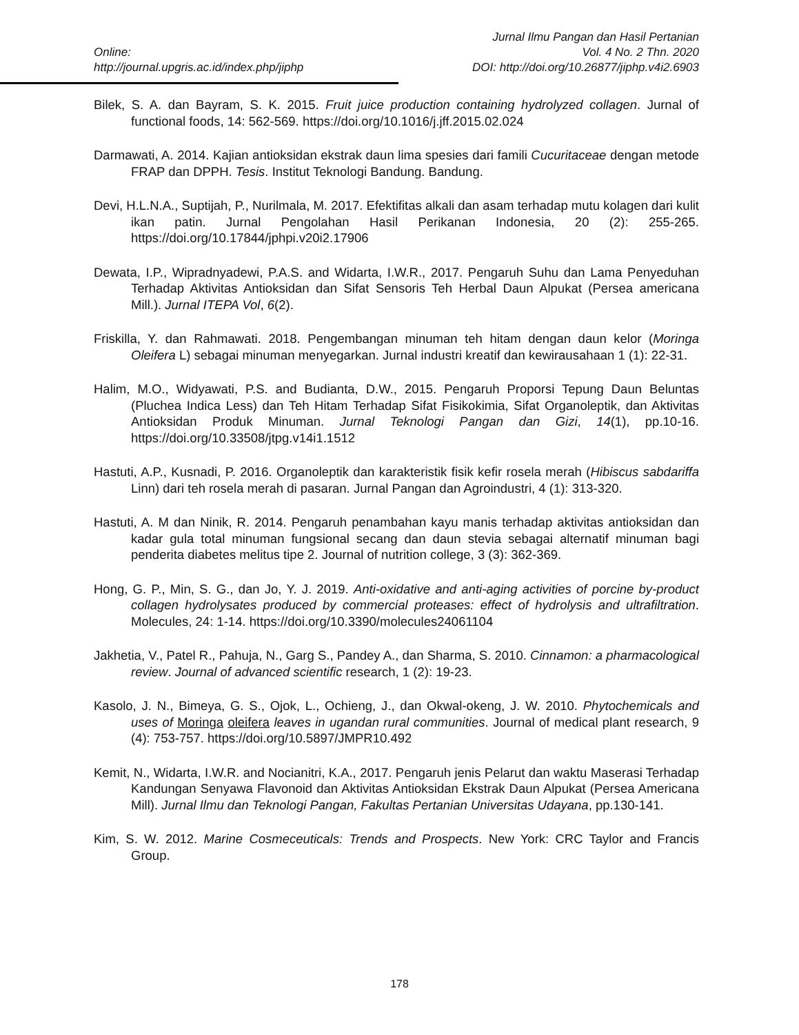Online:
http://journal.upgris.ac.id/index.php/jiphp
Jurnal Ilmu Pangan dan Hasil Pertanian
Vol. 4 No. 2 Thn. 2020
DOI: http://doi.org/10.26877/jiphp.v4i2.6903
Bilek, S. A. dan Bayram, S. K. 2015. Fruit juice production containing hydrolyzed collagen. Jurnal of functional foods, 14: 562-569. https://doi.org/10.1016/j.jff.2015.02.024
Darmawati, A. 2014. Kajian antioksidan ekstrak daun lima spesies dari famili Cucuritaceae dengan metode FRAP dan DPPH. Tesis. Institut Teknologi Bandung. Bandung.
Devi, H.L.N.A., Suptijah, P., Nurilmala, M. 2017. Efektifitas alkali dan asam terhadap mutu kolagen dari kulit ikan patin. Jurnal Pengolahan Hasil Perikanan Indonesia, 20 (2): 255-265. https://doi.org/10.17844/jphpi.v20i2.17906
Dewata, I.P., Wipradnyadewi, P.A.S. and Widarta, I.W.R., 2017. Pengaruh Suhu dan Lama Penyeduhan Terhadap Aktivitas Antioksidan dan Sifat Sensoris Teh Herbal Daun Alpukat (Persea americana Mill.). Jurnal ITEPA Vol, 6(2).
Friskilla, Y. dan Rahmawati. 2018. Pengembangan minuman teh hitam dengan daun kelor (Moringa Oleifera L) sebagai minuman menyegarkan. Jurnal industri kreatif dan kewirausahaan 1 (1): 22-31.
Halim, M.O., Widyawati, P.S. and Budianta, D.W., 2015. Pengaruh Proporsi Tepung Daun Beluntas (Pluchea Indica Less) dan Teh Hitam Terhadap Sifat Fisikokimia, Sifat Organoleptik, dan Aktivitas Antioksidan Produk Minuman. Jurnal Teknologi Pangan dan Gizi, 14(1), pp.10-16. https://doi.org/10.33508/jtpg.v14i1.1512
Hastuti, A.P., Kusnadi, P. 2016. Organoleptik dan karakteristik fisik kefir rosela merah (Hibiscus sabdariffa Linn) dari teh rosela merah di pasaran. Jurnal Pangan dan Agroindustri, 4 (1): 313-320.
Hastuti, A. M dan Ninik, R. 2014. Pengaruh penambahan kayu manis terhadap aktivitas antioksidan dan kadar gula total minuman fungsional secang dan daun stevia sebagai alternatif minuman bagi penderita diabetes melitus tipe 2. Journal of nutrition college, 3 (3): 362-369.
Hong, G. P., Min, S. G., dan Jo, Y. J. 2019. Anti-oxidative and anti-aging activities of porcine by-product collagen hydrolysates produced by commercial proteases: effect of hydrolysis and ultrafiltration. Molecules, 24: 1-14. https://doi.org/10.3390/molecules24061104
Jakhetia, V., Patel R., Pahuja, N., Garg S., Pandey A., dan Sharma, S. 2010. Cinnamon: a pharmacological review. Journal of advanced scientific research, 1 (2): 19-23.
Kasolo, J. N., Bimeya, G. S., Ojok, L., Ochieng, J., dan Okwal-okeng, J. W. 2010. Phytochemicals and uses of Moringa oleifera leaves in ugandan rural communities. Journal of medical plant research, 9 (4): 753-757. https://doi.org/10.5897/JMPR10.492
Kemit, N., Widarta, I.W.R. and Nocianitri, K.A., 2017. Pengaruh jenis Pelarut dan waktu Maserasi Terhadap Kandungan Senyawa Flavonoid dan Aktivitas Antioksidan Ekstrak Daun Alpukat (Persea Americana Mill). Jurnal Ilmu dan Teknologi Pangan, Fakultas Pertanian Universitas Udayana, pp.130-141.
Kim, S. W. 2012. Marine Cosmeceuticals: Trends and Prospects. New York: CRC Taylor and Francis Group.
178